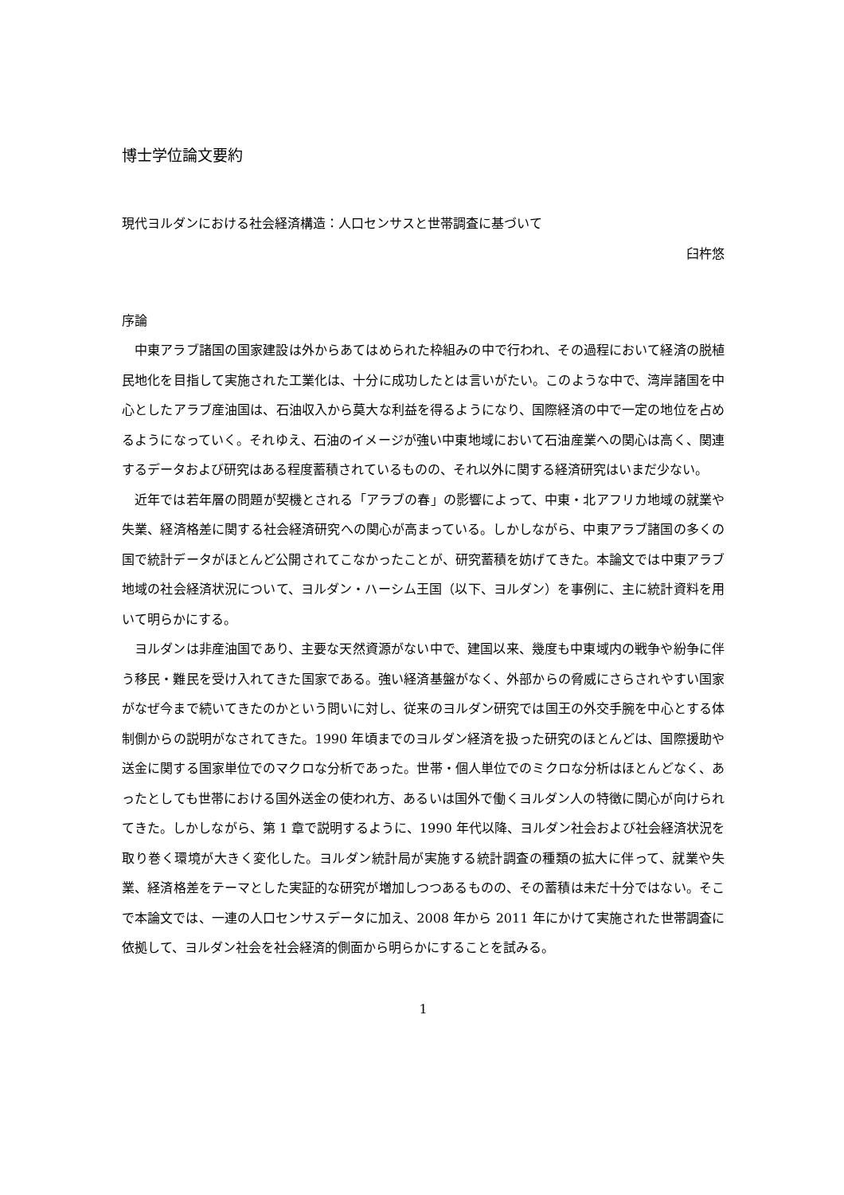博士学位論文要約
現代ヨルダンにおける社会経済構造：人口センサスと世帯調査に基づいて
臼杵悠
序論
中東アラブ諸国の国家建設は外からあてはめられた枠組みの中で行われ、その過程において経済の脱植民地化を目指して実施された工業化は、十分に成功したとは言いがたい。このような中で、湾岸諸国を中心としたアラブ産油国は、石油収入から莫大な利益を得るようになり、国際経済の中で一定の地位を占めるようになっていく。それゆえ、石油のイメージが強い中東地域において石油産業への関心は高く、関連するデータおよび研究はある程度蓄積されているものの、それ以外に関する経済研究はいまだ少ない。
近年では若年層の問題が契機とされる「アラブの春」の影響によって、中東・北アフリカ地域の就業や失業、経済格差に関する社会経済研究への関心が高まっている。しかしながら、中東アラブ諸国の多くの国で統計データがほとんど公開されてこなかったことが、研究蓄積を妨げてきた。本論文では中東アラブ地域の社会経済状況について、ヨルダン・ハーシム王国（以下、ヨルダン）を事例に、主に統計資料を用いて明らかにする。
ヨルダンは非産油国であり、主要な天然資源がない中で、建国以来、幾度も中東域内の戦争や紛争に伴う移民・難民を受け入れてきた国家である。強い経済基盤がなく、外部からの脅威にさらされやすい国家がなぜ今まで続いてきたのかという問いに対し、従来のヨルダン研究では国王の外交手腕を中心とする体制側からの説明がなされてきた。1990 年頃までのヨルダン経済を扱った研究のほとんどは、国際援助や送金に関する国家単位でのマクロな分析であった。世帯・個人単位でのミクロな分析はほとんどなく、あったとしても世帯における国外送金の使われ方、あるいは国外で働くヨルダン人の特徴に関心が向けられてきた。しかしながら、第 1 章で説明するように、1990 年代以降、ヨルダン社会および社会経済状況を取り巻く環境が大きく変化した。ヨルダン統計局が実施する統計調査の種類の拡大に伴って、就業や失業、経済格差をテーマとした実証的な研究が増加しつつあるものの、その蓄積は未だ十分ではない。そこで本論文では、一連の人口センサスデータに加え、2008 年から 2011 年にかけて実施された世帯調査に依拠して、ヨルダン社会を社会経済的側面から明らかにすることを試みる。
1